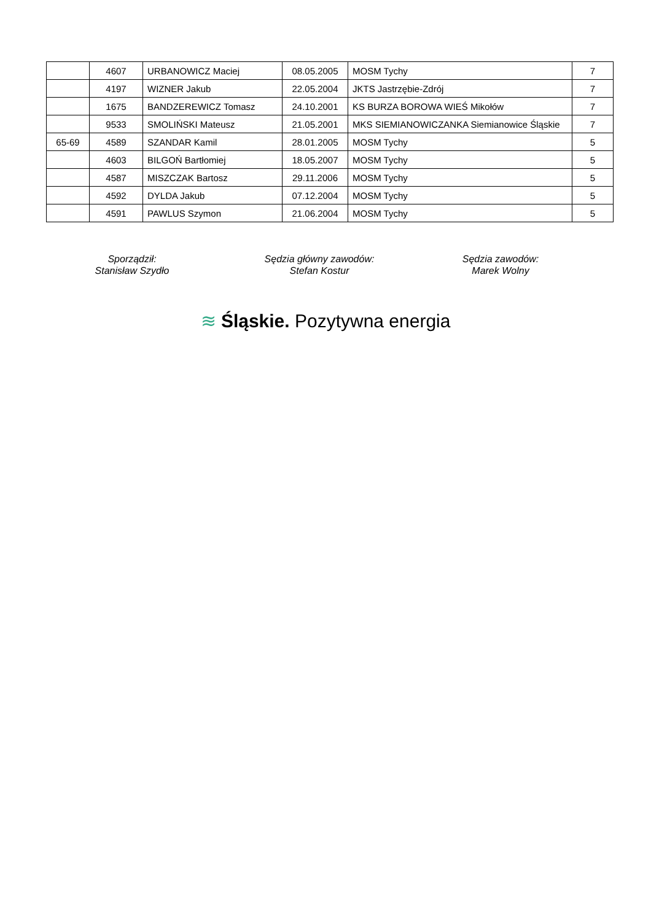| | 4607 | URBANOWICZ Maciej | 08.05.2005 | MOSM Tychy | 7 |
| | 4197 | WIZNER Jakub | 22.05.2004 | JKTS Jastrzębie-Zdrój | 7 |
| | 1675 | BANDZEREWICZ Tomasz | 24.10.2001 | KS BURZA BOROWA WIEŚ Mikołów | 7 |
| | 9533 | SMOLIŃSKI Mateusz | 21.05.2001 | MKS SIEMIANOWICZANKA Siemianowice Śląskie | 7 |
| 65-69 | 4589 | SZANDAR Kamil | 28.01.2005 | MOSM Tychy | 5 |
| | 4603 | BILGOŃ Bartłomiej | 18.05.2007 | MOSM Tychy | 5 |
| | 4587 | MISZCZAK Bartosz | 29.11.2006 | MOSM Tychy | 5 |
| | 4592 | DYLDA Jakub | 07.12.2004 | MOSM Tychy | 5 |
| | 4591 | PAWLUS Szymon | 21.06.2004 | MOSM Tychy | 5 |
Sporządził:
Stanisław Szydło
Sędzia główny zawodów:
Stefan Kostur
Sędzia zawodów:
Marek Wolny
≋ Śląskie. Pozytywna energia